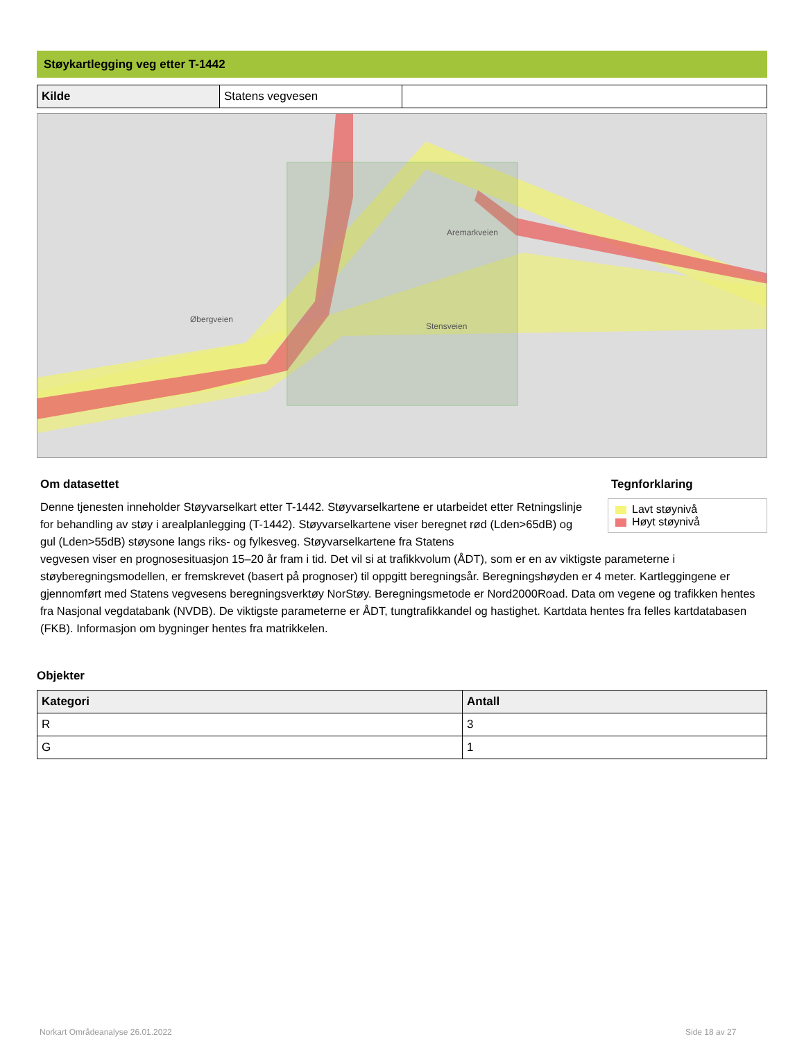Støykartlegging veg etter T-1442
| Kilde | Statens vegvesen | |
Aremarkveien
Øbergveien
Stensveien
Om datasettet Tegnforklaring
Lavt støynivå
Høyt støynivå
Denne tjenesten inneholder Støyvarselkart etter T-1442. Støyvarselkartene er utarbeidet etter Retningslinje for behandling av støy i arealplanlegging (T-1442). Støyvarselkartene viser beregnet rød (Lden>65dB) og gul (Lden>55dB) støysone langs riks- og fylkesveg. Støyvarselkartene fra Statens
vegvesen viser en prognosesituasjon 15–20 år fram i tid. Det vil si at trafikkvolum (ÅDT), som er en av viktigste parameterne i støyberegningsmodellen, er fremskrevet (basert på prognoser) til oppgitt beregningsår. Beregningshøyden er 4 meter. Kartleggingene er gjennomført med Statens vegvesens beregningsverktøy NorStøy. Beregningsmetode er Nord2000Road. Data om vegene og trafikken hentes fra Nasjonal vegdatabank (NVDB). De viktigste parameterne er ÅDT, tungtrafikkandel og hastighet. Kartdata hentes fra felles kartdatabasen (FKB). Informasjon om bygninger hentes fra matrikkelen.
Objekter
| Kategori | Antall |
| --- | --- |
| R | 3 |
| G | 1 |
Norkart Områdeanalyse 26.01.2022
Side 18 av 27